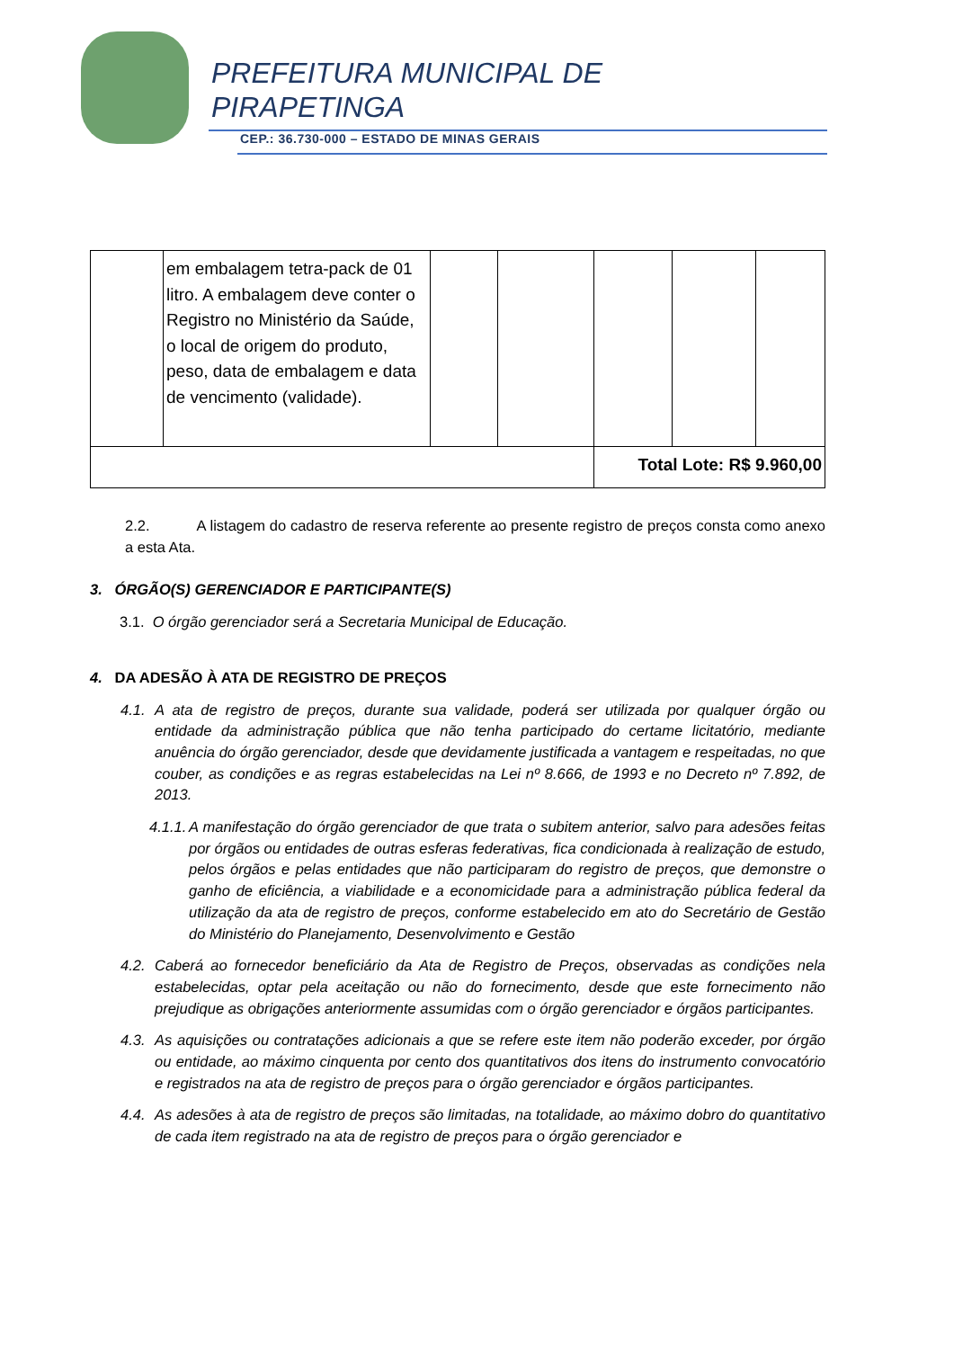PREFEITURA MUNICIPAL DE
PIRAPETINGA
CEP.: 36.730-000 – ESTADO DE MINAS GERAIS
| | em embalagem tetra-pack de 01 litro. A embalagem deve conter o Registro no Ministério da Saúde, o local de origem do produto, peso, data de embalagem e data de vencimento (validade). | | | | | |
| | | | | Total Lote: R$ 9.960,00 | | |
2.2. A listagem do cadastro de reserva referente ao presente registro de preços consta como anexo a esta Ata.
3. ÓRGÃO(S) GERENCIADOR E PARTICIPANTE(S)
3.1. O órgão gerenciador será a Secretaria Municipal de Educação.
4. DA ADESÃO À ATA DE REGISTRO DE PREÇOS
4.1.
A ata de registro de preços, durante sua validade, poderá ser utilizada por qualquer órgão ou entidade da administração pública que não tenha participado do certame licitatório, mediante anuência do órgão gerenciador, desde que devidamente justificada a vantagem e respeitadas, no que couber, as condições e as regras estabelecidas na Lei nº 8.666, de 1993 e no Decreto nº 7.892, de 2013.
4.1.1.
A manifestação do órgão gerenciador de que trata o subitem anterior, salvo para adesões feitas por órgãos ou entidades de outras esferas federativas, fica condicionada à realização de estudo, pelos órgãos e pelas entidades que não participaram do registro de preços, que demonstre o ganho de eficiência, a viabilidade e a economicidade para a administração pública federal da utilização da ata de registro de preços, conforme estabelecido em ato do Secretário de Gestão do Ministério do Planejamento, Desenvolvimento e Gestão
4.2.
Caberá ao fornecedor beneficiário da Ata de Registro de Preços, observadas as condições nela estabelecidas, optar pela aceitação ou não do fornecimento, desde que este fornecimento não prejudique as obrigações anteriormente assumidas com o órgão gerenciador e órgãos participantes.
4.3.
As aquisições ou contratações adicionais a que se refere este item não poderão exceder, por órgão ou entidade, ao máximo cinquenta por cento dos quantitativos dos itens do instrumento convocatório e registrados na ata de registro de preços para o órgão gerenciador e órgãos participantes.
4.4.
As adesões à ata de registro de preços são limitadas, na totalidade, ao máximo dobro do quantitativo de cada item registrado na ata de registro de preços para o órgão gerenciador e